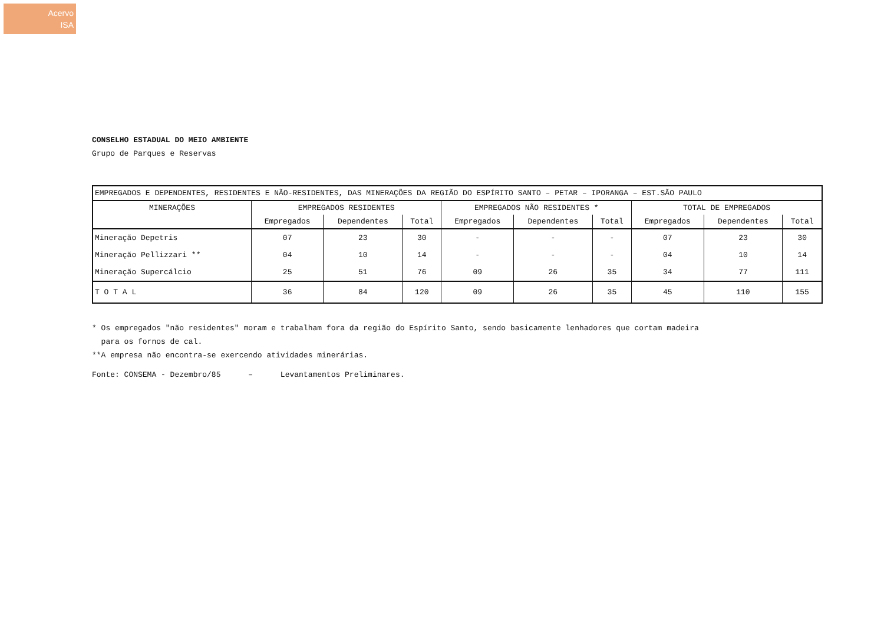Acervo
ISA
CONSELHO ESTADUAL DO MEIO AMBIENTE
Grupo de Parques e Reservas
| EMPREGADOS E DEPENDENTES, RESIDENTES E NÃO-RESIDENTES, DAS MINERAÇÕES DA REGIÃO DO ESPÍRITO SANTO – PETAR – IPORANGA – EST.SÃO PAULO | | | | | | | | | |
| MINERAÇÕES | EMPREGADOS RESIDENTES | | | EMPREGADOS NÃO RESIDENTES * | | | TOTAL DE EMPREGADOS | | |
| | Empregados | Dependentes | Total | Empregados | Dependentes | Total | Empregados | Dependentes | Total |
| Mineração Depetris | 07 | 23 | 30 | - | - | - | 07 | 23 | 30 |
| Mineração Pellizzari ** | 04 | 10 | 14 | - | - | - | 04 | 10 | 14 |
| Mineração Supercálcio | 25 | 51 | 76 | 09 | 26 | 35 | 34 | 77 | 111 |
| T O T A L | 36 | 84 | 120 | 09 | 26 | 35 | 45 | 110 | 155 |
* Os empregados "não residentes" moram e trabalham fora da região do Espírito Santo, sendo basicamente lenhadores que cortam madeira
para os fornos de cal.
**A empresa não encontra-se exercendo atividades minerárias.
Fonte: CONSEMA - Dezembro/85 – Levantamentos Preliminares.